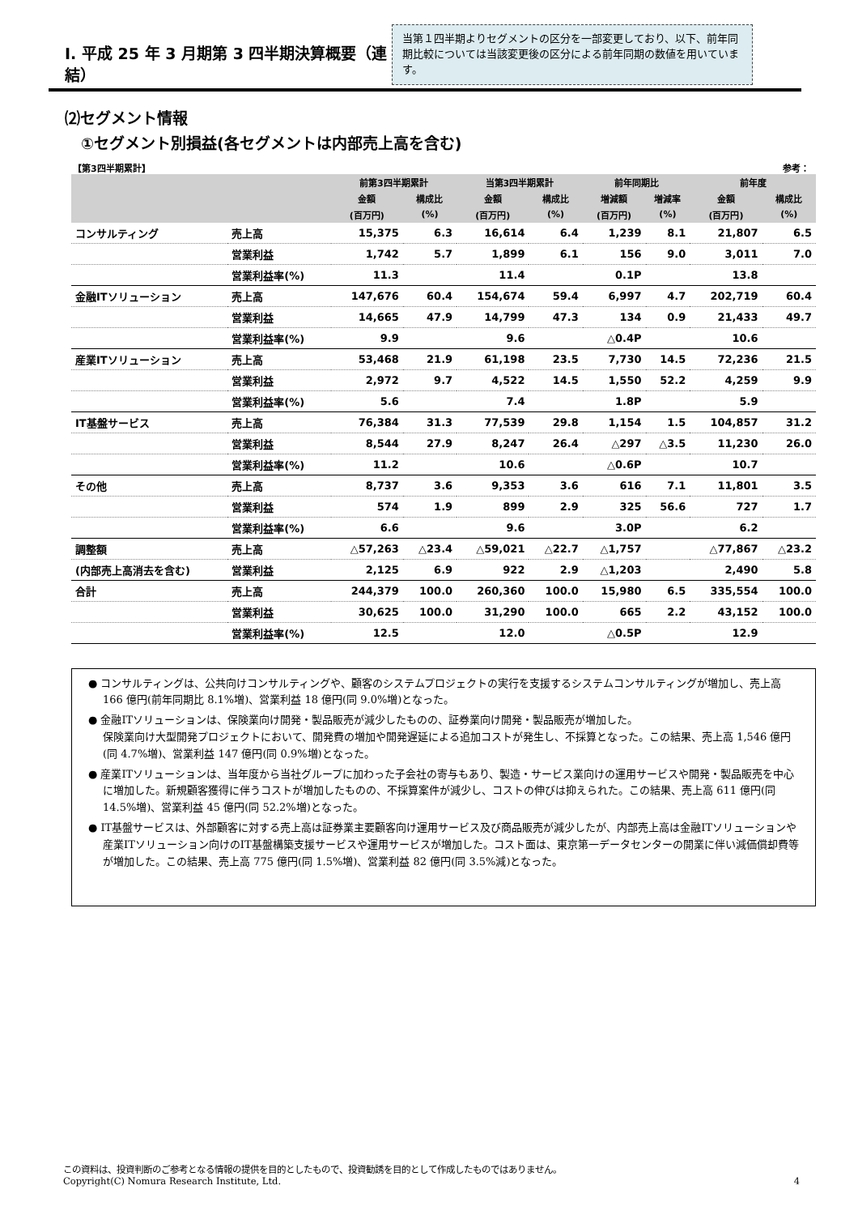Ⅰ. 平成 25 年 3 月期第 3 四半期決算概要（連結）
当第１四半期よりセグメントの区分を一部変更しており、以下、前年同期比較については当該変更後の区分による前年同期の数値を用いています。
⑵セグメント情報
①セグメント別損益(各セグメントは内部売上高を含む)
【第3四半期累計】 参考：
| | | 前第3四半期累計 | | 当第3四半期累計 | | 前年同期比 | | 前年度 | |
| --- | --- | --- | --- | --- | --- | --- | --- | --- | --- |
| | | 金額 | 構成比 | 金額 | 構成比 | 増減額 | 増減率 | 金額 | 構成比 |
| | | (百万円) | (%) | (百万円) | (%) | (百万円) | (%) | (百万円) | (%) |
| コンサルティング | 売上高 | 15,375 | 6.3 | 16,614 | 6.4 | 1,239 | 8.1 | 21,807 | 6.5 |
| | 営業利益 | 1,742 | 5.7 | 1,899 | 6.1 | 156 | 9.0 | 3,011 | 7.0 |
| | 営業利益率(%) | 11.3 | | 11.4 | | 0.1P | | 13.8 | |
| 金融ITソリューション | 売上高 | 147,676 | 60.4 | 154,674 | 59.4 | 6,997 | 4.7 | 202,719 | 60.4 |
| | 営業利益 | 14,665 | 47.9 | 14,799 | 47.3 | 134 | 0.9 | 21,433 | 49.7 |
| | 営業利益率(%) | 9.9 | | 9.6 | | △0.4P | | 10.6 | |
| 産業ITソリューション | 売上高 | 53,468 | 21.9 | 61,198 | 23.5 | 7,730 | 14.5 | 72,236 | 21.5 |
| | 営業利益 | 2,972 | 9.7 | 4,522 | 14.5 | 1,550 | 52.2 | 4,259 | 9.9 |
| | 営業利益率(%) | 5.6 | | 7.4 | | 1.8P | | 5.9 | |
| IT基盤サービス | 売上高 | 76,384 | 31.3 | 77,539 | 29.8 | 1,154 | 1.5 | 104,857 | 31.2 |
| | 営業利益 | 8,544 | 27.9 | 8,247 | 26.4 | △297 | △3.5 | 11,230 | 26.0 |
| | 営業利益率(%) | 11.2 | | 10.6 | | △0.6P | | 10.7 | |
| その他 | 売上高 | 8,737 | 3.6 | 9,353 | 3.6 | 616 | 7.1 | 11,801 | 3.5 |
| | 営業利益 | 574 | 1.9 | 899 | 2.9 | 325 | 56.6 | 727 | 1.7 |
| | 営業利益率(%) | 6.6 | | 9.6 | | 3.0P | | 6.2 | |
| 調整額 | 売上高 | △57,263 | △23.4 | △59,021 | △22.7 | △1,757 | | △77,867 | △23.2 |
| (内部売上高消去を含む) | 営業利益 | 2,125 | 6.9 | 922 | 2.9 | △1,203 | | 2,490 | 5.8 |
| 合計 | 売上高 | 244,379 | 100.0 | 260,360 | 100.0 | 15,980 | 6.5 | 335,554 | 100.0 |
| | 営業利益 | 30,625 | 100.0 | 31,290 | 100.0 | 665 | 2.2 | 43,152 | 100.0 |
| | 営業利益率(%) | 12.5 | | 12.0 | | △0.5P | | 12.9 | |
● コンサルティングは、公共向けコンサルティングや、顧客のシステムプロジェクトの実行を支援するシステムコンサルティングが増加し、売上高 166 億円(前年同期比 8.1%増)、営業利益 18 億円(同 9.0%増)となった。
● 金融ITソリューションは、保険業向け開発・製品販売が減少したものの、証券業向け開発・製品販売が増加した。
保険業向け大型開発プロジェクトにおいて、開発費の増加や開発遅延による追加コストが発生し、不採算となった。この結果、売上高 1,546 億円(同 4.7%増)、営業利益 147 億円(同 0.9%増)となった。
● 産業ITソリューションは、当年度から当社グループに加わった子会社の寄与もあり、製造・サービス業向けの運用サービスや開発・製品販売を中心に増加した。新規顧客獲得に伴うコストが増加したものの、不採算案件が減少し、コストの伸びは抑えられた。この結果、売上高 611 億円(同 14.5%増)、営業利益 45 億円(同 52.2%増)となった。
● IT基盤サービスは、外部顧客に対する売上高は証券業主要顧客向け運用サービス及び商品販売が減少したが、内部売上高は金融ITソリューションや産業ITソリューション向けのIT基盤構築支援サービスや運用サービスが増加した。コスト面は、東京第一データセンターの開業に伴い減価償却費等が増加した。この結果、売上高 775 億円(同 1.5%増)、営業利益 82 億円(同 3.5%減)となった。
この資料は、投資判断のご参考となる情報の提供を目的としたもので、投資勧誘を目的として作成したものではありません。
Copyright(C) Nomura Research Institute, Ltd. 4